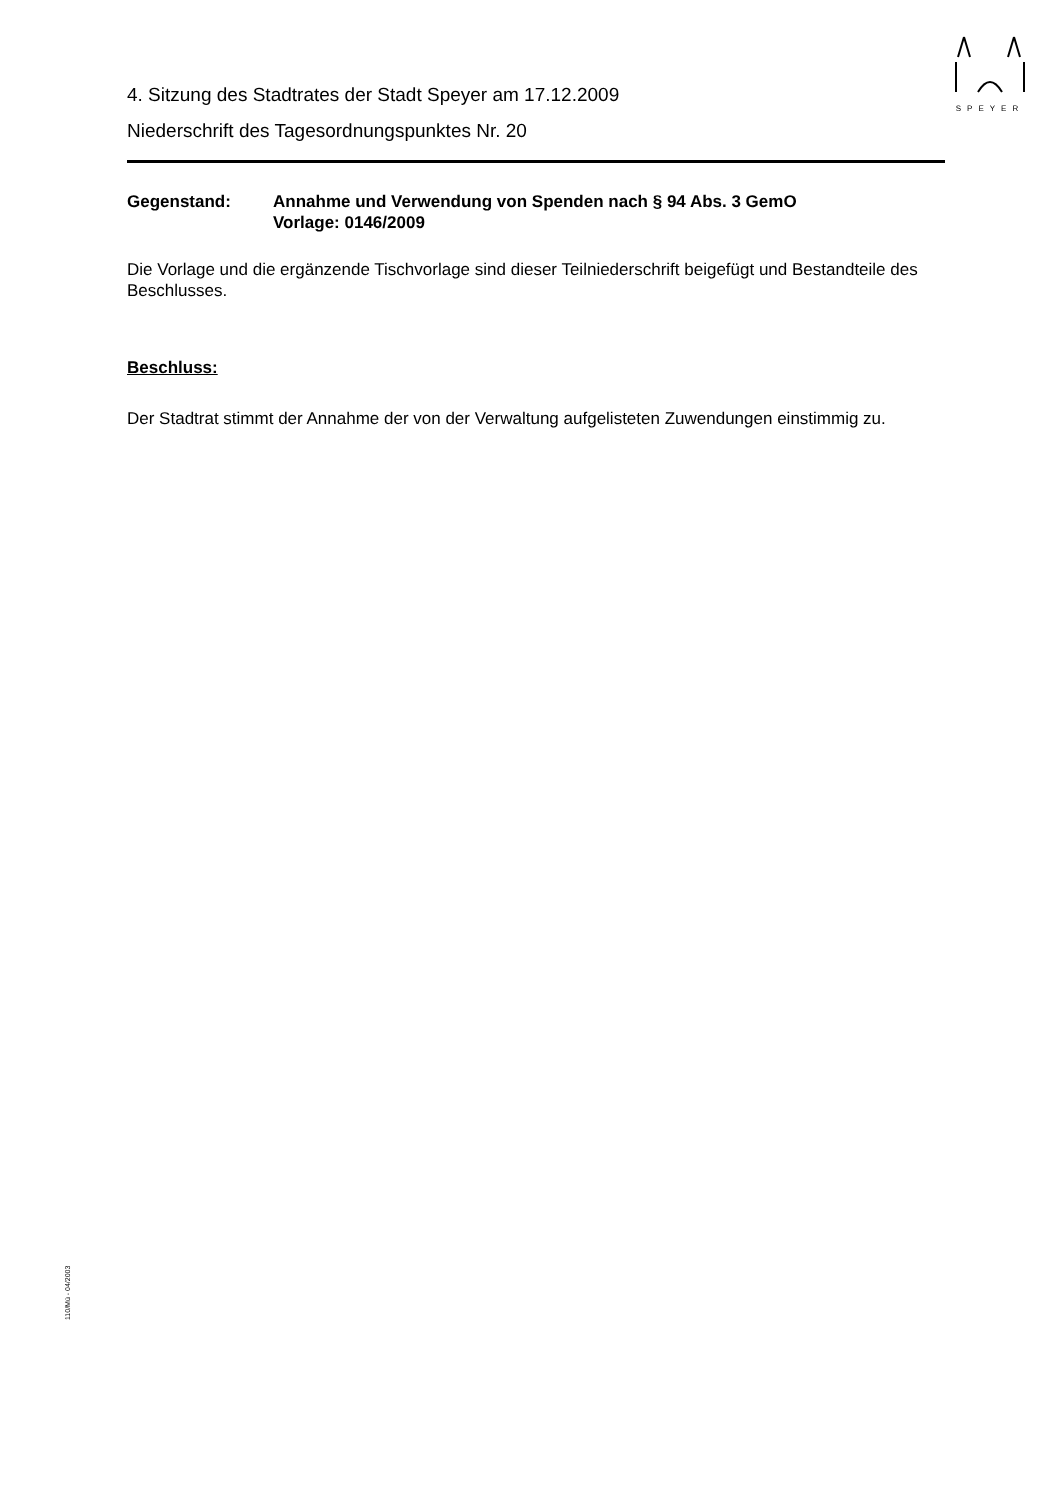SPEYER
4. Sitzung des Stadtrates der Stadt Speyer am 17.12.2009
Niederschrift des Tagesordnungspunktes Nr. 20
Gegenstand: Annahme und Verwendung von Spenden nach § 94 Abs. 3 GemO
Vorlage: 0146/2009
Die Vorlage und die ergänzende Tischvorlage sind dieser Teilniederschrift beigefügt und Bestandteile des Beschlusses.
Beschluss:
Der Stadtrat stimmt der Annahme der von der Verwaltung aufgelisteten Zuwendungen einstimmig zu.
110/Mü - 04/2003